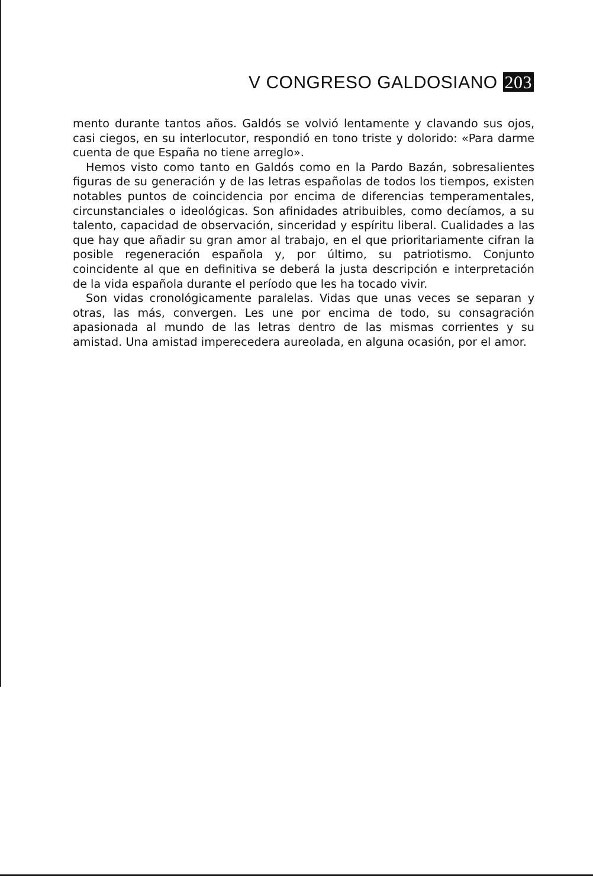V CONGRESO GALDOSIANO 203
mento durante tantos años. Galdós se volvió lentamente y clavando sus ojos, casi ciegos, en su interlocutor, respondió en tono triste y dolorido: «Para darme cuenta de que España no tiene arreglo».
Hemos visto como tanto en Galdós como en la Pardo Bazán, sobresalientes figuras de su generación y de las letras españolas de todos los tiempos, existen notables puntos de coincidencia por encima de diferencias temperamentales, circunstanciales o ideológicas. Son afinidades atribuibles, como decíamos, a su talento, capacidad de observación, sinceridad y espíritu liberal. Cualidades a las que hay que añadir su gran amor al trabajo, en el que prioritariamente cifran la posible regeneración española y, por último, su patriotismo. Conjunto coincidente al que en definitiva se deberá la justa descripción e interpretación de la vida española durante el período que les ha tocado vivir.
Son vidas cronológicamente paralelas. Vidas que unas veces se separan y otras, las más, convergen. Les une por encima de todo, su consagración apasionada al mundo de las letras dentro de las mismas corrientes y su amistad. Una amistad imperecedera aureolada, en alguna ocasión, por el amor.